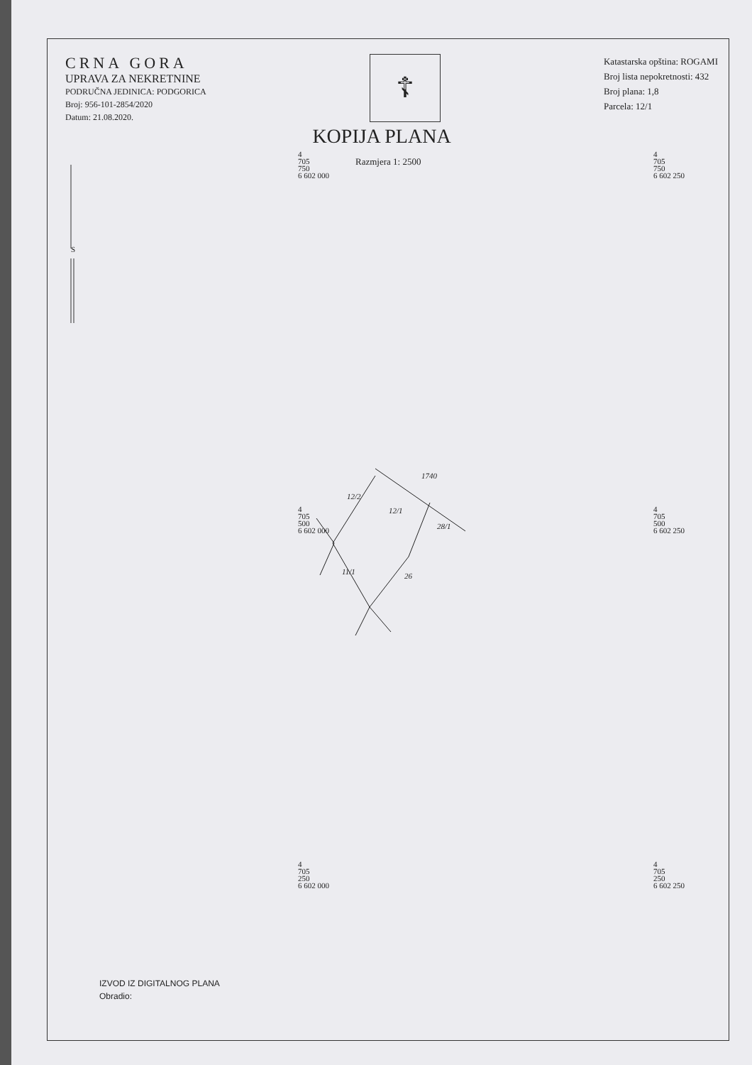CRNA GORA
UPRAVA ZA NEKRETNINE
PODRUČNA JEDINICA: PODGORICA
Broj: 956-101-2854/2020
Datum: 21.08.2020.
☦
Katastarska opština: ROGAMI
Broj lista nepokretnosti: 432
Broj plana: 1,8
Parcela: 12/1
KOPIJA PLANA
Razmjera 1: 2500
S
4
705
750
6 602 000
4
705
750
6 602 250
4
705
500
6 602 000
4
705
500
6 602 250
4
705
250
6 602 000
4
705
250
6 602 250
1740
12/2
12/1
28/1
11/1 26
IZVOD IZ DIGITALNOG PLANA
Obradio: